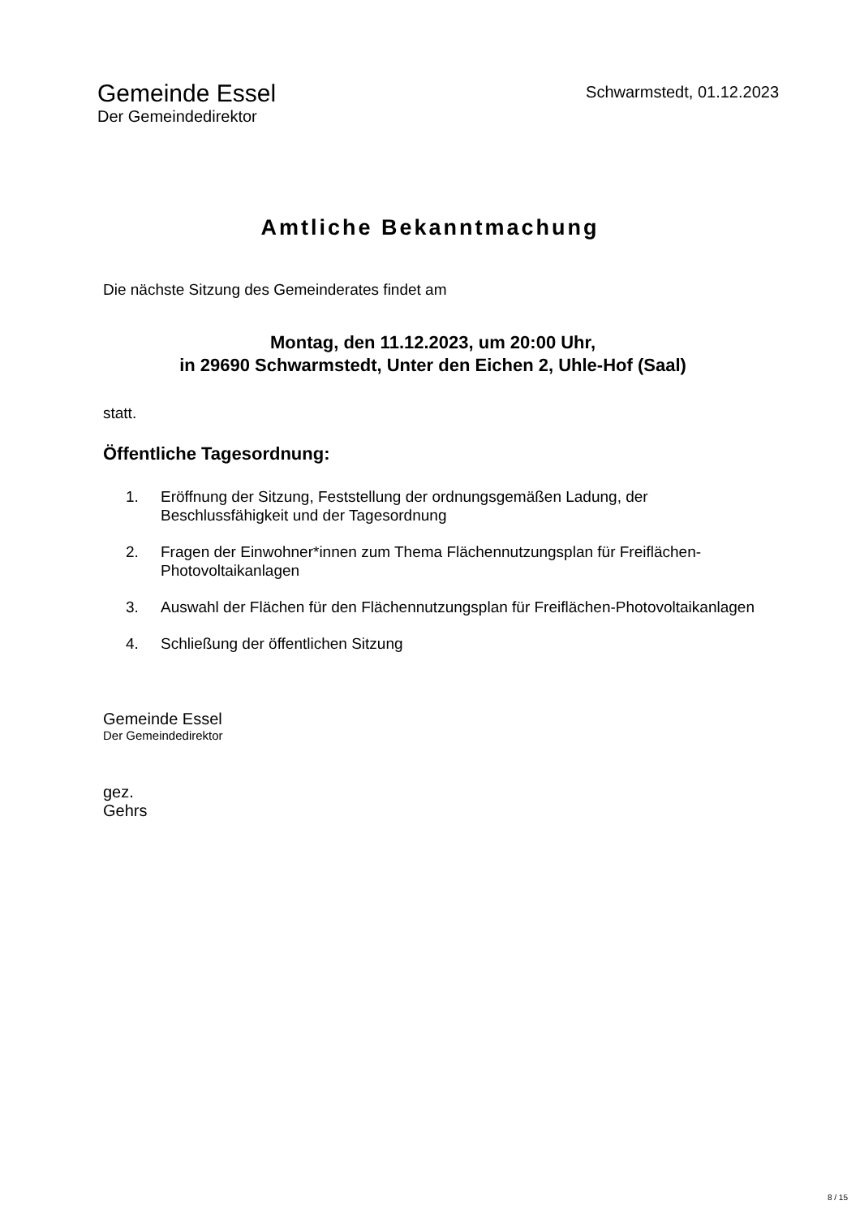Gemeinde Essel
Der Gemeindedirektor
Schwarmstedt, 01.12.2023
Amtliche Bekanntmachung
Die nächste Sitzung des Gemeinderates findet am
Montag, den 11.12.2023, um 20:00 Uhr,
in 29690 Schwarmstedt, Unter den Eichen 2, Uhle-Hof (Saal)
statt.
Öffentliche Tagesordnung:
1. Eröffnung der Sitzung, Feststellung der ordnungsgemäßen Ladung, der Beschlussfähigkeit und der Tagesordnung
2. Fragen der Einwohner*innen zum Thema Flächennutzungsplan für Freiflächen-Photovoltaikanlagen
3. Auswahl der Flächen für den Flächennutzungsplan für Freiflächen-Photovoltaikanlagen
4. Schließung der öffentlichen Sitzung
Gemeinde Essel
Der Gemeindedirektor
gez.
Gehrs
8 / 15